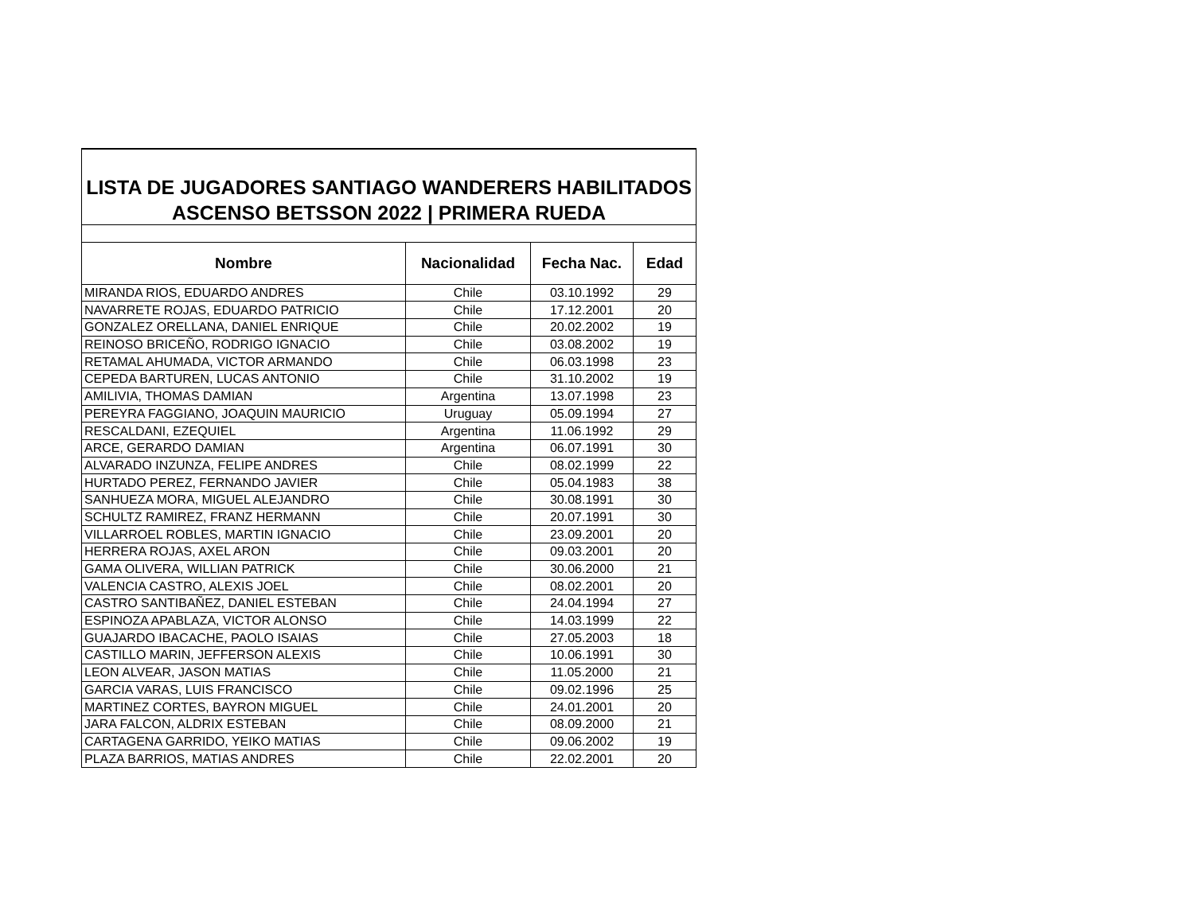| LISTA DE JUGADORES SANTIAGO WANDERERS HABILITADOS | | | |
| ASCENSO BETSSON 2022 / PRIMERA RUEDA | | | |
| Nombre | Nacionalidad | Fecha Nac. | Edad |
| MIRANDA RIOS, EDUARDO ANDRES | Chile | 03.10.1992 | 29 |
| NAVARRETE ROJAS, EDUARDO PATRICIO | Chile | 17.12.2001 | 20 |
| GONZALEZ ORELLANA, DANIEL ENRIQUE | Chile | 20.02.2002 | 19 |
| REINOSO BRICEÑO, RODRIGO IGNACIO | Chile | 03.08.2002 | 19 |
| RETAMAL AHUMADA, VICTOR ARMANDO | Chile | 06.03.1998 | 23 |
| CEPEDA BARTUREN, LUCAS ANTONIO | Chile | 31.10.2002 | 19 |
| AMILIVIA, THOMAS DAMIAN | Argentina | 13.07.1998 | 23 |
| PEREYRA FAGGIANO, JOAQUIN MAURICIO | Uruguay | 05.09.1994 | 27 |
| RESCALDANI, EZEQUIEL | Argentina | 11.06.1992 | 29 |
| ARCE, GERARDO DAMIAN | Argentina | 06.07.1991 | 30 |
| ALVARADO INZUNZA, FELIPE ANDRES | Chile | 08.02.1999 | 22 |
| HURTADO PEREZ, FERNANDO JAVIER | Chile | 05.04.1983 | 38 |
| SANHUEZA MORA, MIGUEL ALEJANDRO | Chile | 30.08.1991 | 30 |
| SCHULTZ RAMIREZ, FRANZ HERMANN | Chile | 20.07.1991 | 30 |
| VILLARROEL ROBLES, MARTIN IGNACIO | Chile | 23.09.2001 | 20 |
| HERRERA ROJAS, AXEL ARON | Chile | 09.03.2001 | 20 |
| GAMA OLIVERA, WILLIAN PATRICK | Chile | 30.06.2000 | 21 |
| VALENCIA CASTRO, ALEXIS JOEL | Chile | 08.02.2001 | 20 |
| CASTRO SANTIBAÑEZ, DANIEL ESTEBAN | Chile | 24.04.1994 | 27 |
| ESPINOZA APABLAZA, VICTOR ALONSO | Chile | 14.03.1999 | 22 |
| GUAJARDO IBACACHE, PAOLO ISAIAS | Chile | 27.05.2003 | 18 |
| CASTILLO MARIN, JEFFERSON ALEXIS | Chile | 10.06.1991 | 30 |
| LEON ALVEAR, JASON MATIAS | Chile | 11.05.2000 | 21 |
| GARCIA VARAS, LUIS FRANCISCO | Chile | 09.02.1996 | 25 |
| MARTINEZ CORTES, BAYRON MIGUEL | Chile | 24.01.2001 | 20 |
| JARA FALCON, ALDRIX ESTEBAN | Chile | 08.09.2000 | 21 |
| CARTAGENA GARRIDO, YEIKO MATIAS | Chile | 09.06.2002 | 19 |
| PLAZA BARRIOS, MATIAS ANDRES | Chile | 22.02.2001 | 20 |